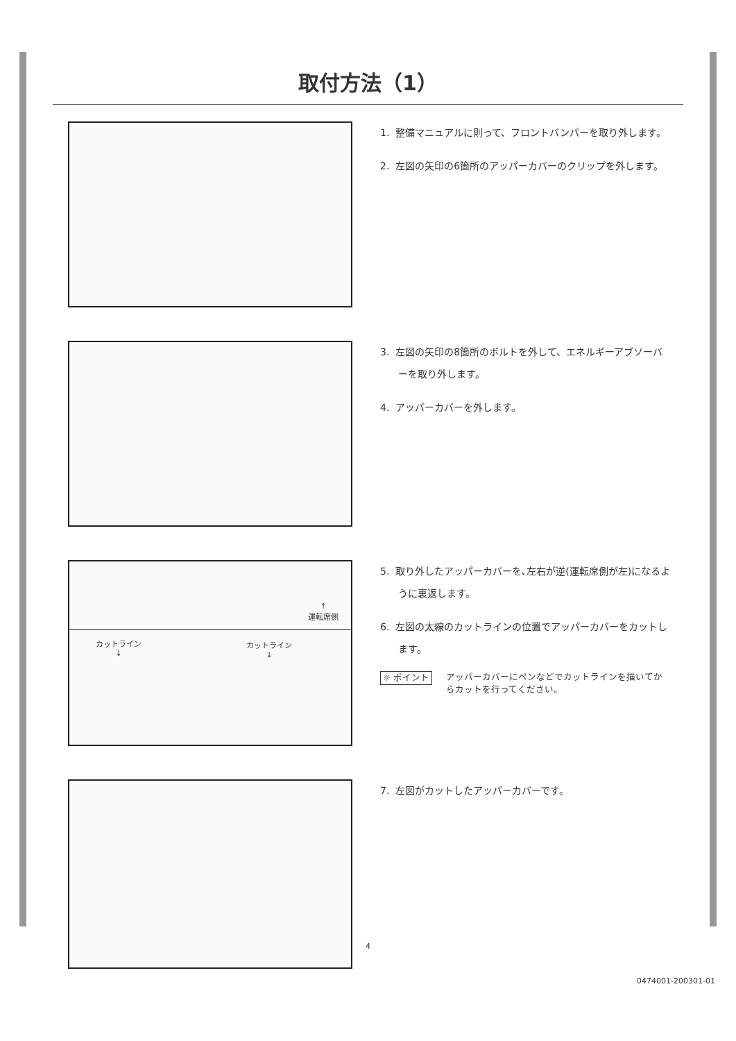取付方法（1）
1. 整備マニュアルに則って、フロントバンパーを取り外します。
2. 左図の矢印の6箇所のアッパーカバーのクリップを外します。
3. 左図の矢印の8箇所のボルトを外して、エネルギーアブソーバーを取り外します。
4. アッパーカバーを外します。
↑
運転席側
カットライン
↓
カットライン
↓
5. 取り外したアッパーカバーを､左右が逆(運転席側が左)になるように裏返します。
6. 左図の太線のカットラインの位置でアッパーカバーをカットします。
☼ ポイント
アッパーカバーにペンなどでカットラインを描いてからカットを行ってください。
7. 左図がカットしたアッパーカバーです。
4
0474001-200301-01